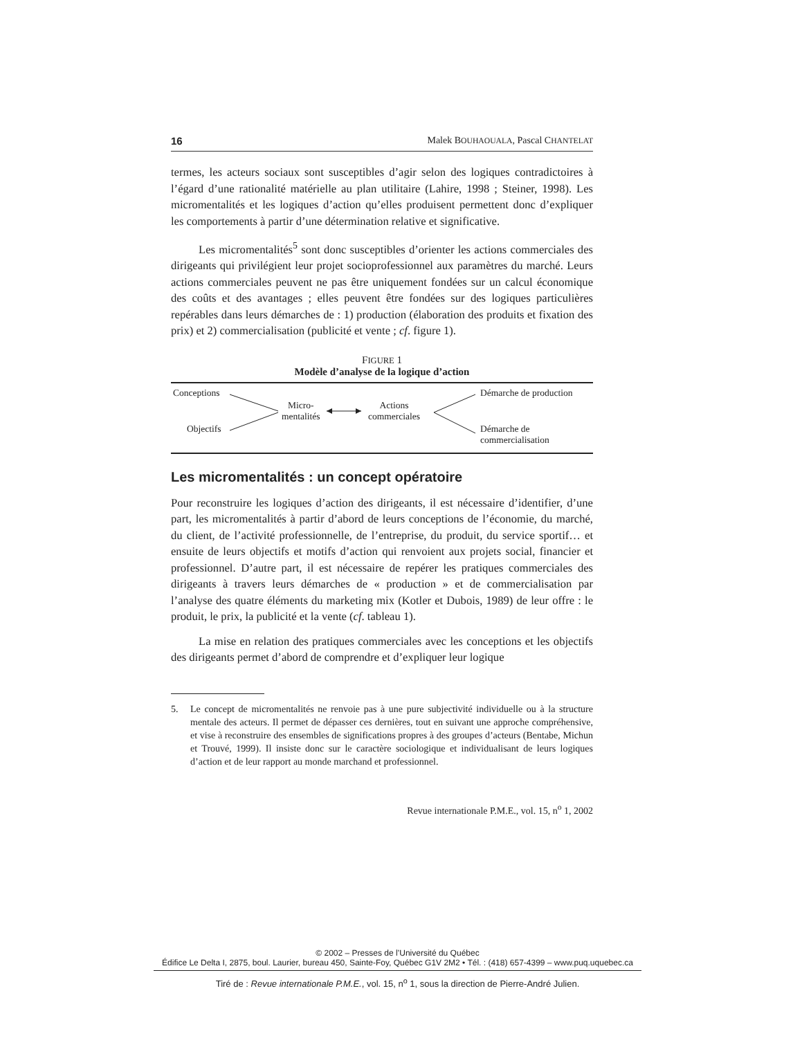16 Malek BOUHAOUALA, Pascal CHANTELAT
termes, les acteurs sociaux sont susceptibles d’agir selon des logiques contradictoires à l’égard d’une rationalité matérielle au plan utilitaire (Lahire, 1998 ; Steiner, 1998). Les micromentalités et les logiques d’action qu’elles produisent permettent donc d’expliquer les comportements à partir d’une détermination relative et significative.
Les micromentalités<sup>5</sup> sont donc susceptibles d’orienter les actions commerciales des dirigeants qui privilégient leur projet socioprofessionnel aux paramètres du marché. Leurs actions commerciales peuvent ne pas être uniquement fondées sur un calcul économique des coûts et des avantages ; elles peuvent être fondées sur des logiques particulières repérables dans leurs démarches de : 1) production (élaboration des produits et fixation des prix) et 2) commercialisation (publicité et vente ; cf. figure 1).
FIGURE 1
Modèle d’analyse de la logique d’action
Conceptions
Objectifs
Micro-
mentalités
Actions
commerciales
Démarche de production
Démarche de
commercialisation
Les micromentalités : un concept opératoire
Pour reconstruire les logiques d’action des dirigeants, il est nécessaire d’identifier, d’une part, les micromentalités à partir d’abord de leurs conceptions de l’économie, du marché, du client, de l’activité professionnelle, de l’entreprise, du produit, du service sportif… et ensuite de leurs objectifs et motifs d’action qui renvoient aux projets social, financier et professionnel. D’autre part, il est nécessaire de repérer les pratiques commerciales des dirigeants à travers leurs démarches de « production » et de commercialisation par l’analyse des quatre éléments du marketing mix (Kotler et Dubois, 1989) de leur offre : le produit, le prix, la publicité et la vente (cf. tableau 1).
La mise en relation des pratiques commerciales avec les conceptions et les objectifs des dirigeants permet d’abord de comprendre et d’expliquer leur logique
5. Le concept de micromentalités ne renvoie pas à une pure subjectivité individuelle ou à la structure mentale des acteurs. Il permet de dépasser ces dernières, tout en suivant une approche compréhensive, et vise à reconstruire des ensembles de significations propres à des groupes d’acteurs (Bentabe, Michun et Trouvé, 1999). Il insiste donc sur le caractère sociologique et individualisant de leurs logiques d’action et de leur rapport au monde marchand et professionnel.
Revue internationale P.M.E., vol. 15, n<sup>o</sup> 1, 2002
© 2002 – Presses de l’Université du Québec
Édifice Le Delta I, 2875, boul. Laurier, bureau 450, Sainte-Foy, Québec G1V 2M2 • Tél. : (418) 657-4399 – www.puq.uquebec.ca
Tiré de : Revue internationale P.M.E., vol. 15, n<sup>o</sup> 1, sous la direction de Pierre-André Julien.